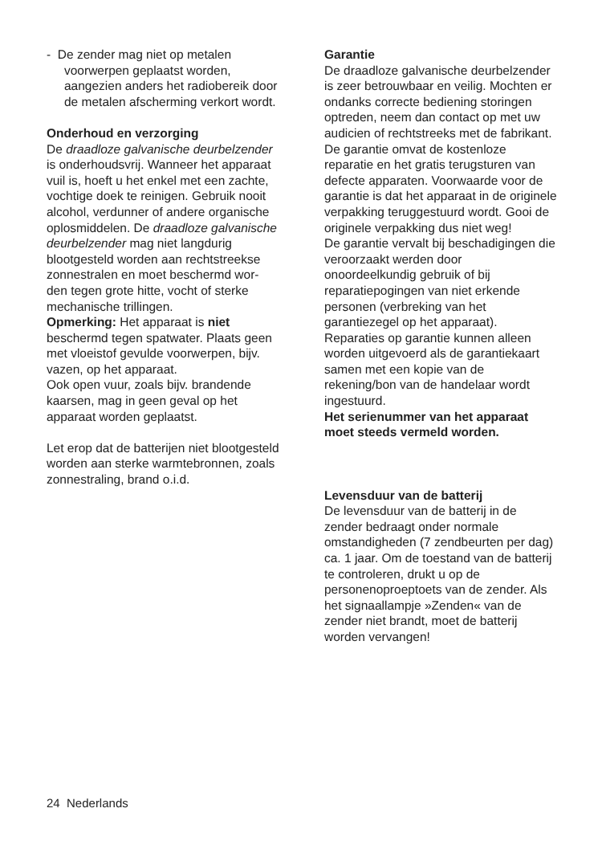- De zender mag niet op metalen voorwerpen geplaatst worden, aangezien anders het radiobereik door de metalen afscherming verkort wordt.
Onderhoud en verzorging
De draadloze galvanische deurbelzender is onderhoudsvrij. Wanneer het apparaat vuil is, hoeft u het enkel met een zachte, vochtige doek te reinigen. Gebruik nooit alcohol, verdunner of andere organische oplosmiddelen. De draadloze galvanische deurbelzender mag niet langdurig blootgesteld worden aan rechtstreekse zonnestralen en moet beschermd wor-den tegen grote hitte, vocht of sterke mechanische trillingen.
Opmerking: Het apparaat is niet beschermd tegen spatwater. Plaats geen met vloeistof gevulde voorwerpen, bijv. vazen, op het apparaat.
Ook open vuur, zoals bijv. brandende kaarsen, mag in geen geval op het apparaat worden geplaatst.
Let erop dat de batterijen niet blootgesteld worden aan sterke warmtebronnen, zoals zonnestraling, brand o.i.d.
Garantie
De draadloze galvanische deurbelzender is zeer betrouwbaar en veilig. Mochten er ondanks correcte bediening storingen optreden, neem dan contact op met uw audicien of rechtstreeks met de fabrikant.
De garantie omvat de kostenloze reparatie en het gratis terugsturen van defecte apparaten. Voorwaarde voor de garantie is dat het apparaat in de originele verpakking teruggestuurd wordt. Gooi de originele verpakking dus niet weg!
De garantie vervalt bij beschadigingen die veroorzaakt werden door onoordeelkundig gebruik of bij reparatiepogingen van niet erkende personen (verbreking van het garantiezegel op het apparaat). Reparaties op garantie kunnen alleen worden uitgevoerd als de garantiekaart samen met een kopie van de rekening/bon van de handelaar wordt ingestuurd.
Het serienummer van het apparaat moet steeds vermeld worden.
Levensduur van de batterij
De levensduur van de batterij in de zender bedraagt onder normale omstandigheden (7 zendbeurten per dag) ca. 1 jaar. Om de toestand van de batterij te controleren, drukt u op de personenoproeptoets van de zender. Als het signaallampje »Zenden« van de zender niet brandt, moet de batterij worden vervangen!
24 Nederlands